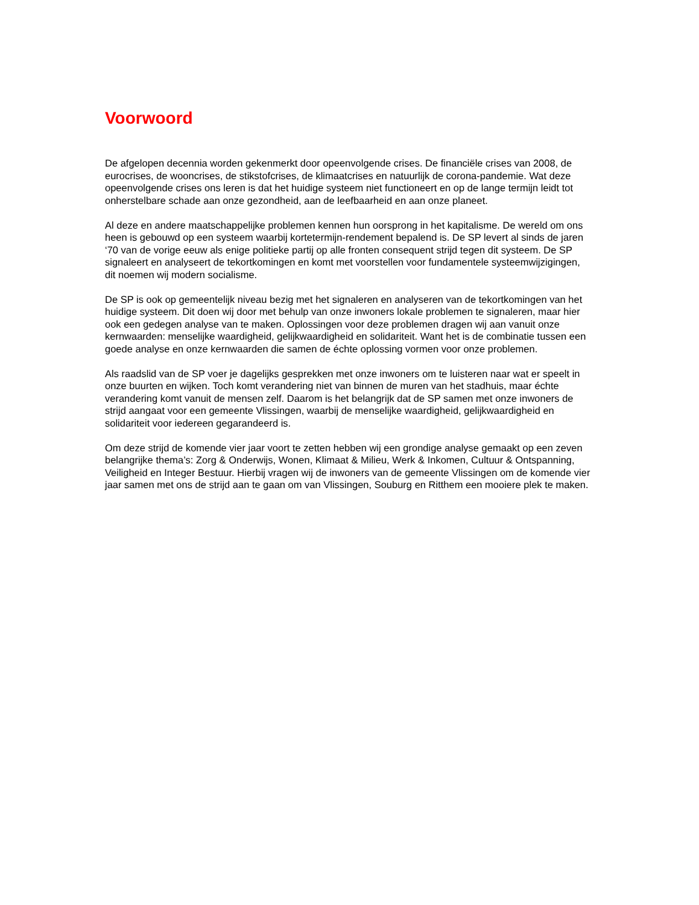Voorwoord
De afgelopen decennia worden gekenmerkt door opeenvolgende crises. De financiële crises van 2008, de eurocrises, de wooncrises, de stikstofcrises, de klimaatcrises en natuurlijk de corona-pandemie. Wat deze opeenvolgende crises ons leren is dat het huidige systeem niet functioneert en op de lange termijn leidt tot onherstelbare schade aan onze gezondheid, aan de leefbaarheid en aan onze planeet.
Al deze en andere maatschappelijke problemen kennen hun oorsprong in het kapitalisme. De wereld om ons heen is gebouwd op een systeem waarbij kortetermijn-rendement bepalend is. De SP levert al sinds de jaren ‘70 van de vorige eeuw als enige politieke partij op alle fronten consequent strijd tegen dit systeem. De SP signaleert en analyseert de tekortkomingen en komt met voorstellen voor fundamentele systeemwijzigingen, dit noemen wij modern socialisme.
De SP is ook op gemeentelijk niveau bezig met het signaleren en analyseren van de tekortkomingen van het huidige systeem. Dit doen wij door met behulp van onze inwoners lokale problemen te signaleren, maar hier ook een gedegen analyse van te maken. Oplossingen voor deze problemen dragen wij aan vanuit onze kernwaarden: menselijke waardigheid, gelijkwaardigheid en solidariteit. Want het is de combinatie tussen een goede analyse en onze kernwaarden die samen de échte oplossing vormen voor onze problemen.
Als raadslid van de SP voer je dagelijks gesprekken met onze inwoners om te luisteren naar wat er speelt in onze buurten en wijken. Toch komt verandering niet van binnen de muren van het stadhuis, maar échte verandering komt vanuit de mensen zelf. Daarom is het belangrijk dat de SP samen met onze inwoners de strijd aangaat voor een gemeente Vlissingen, waarbij de menselijke waardigheid, gelijkwaardigheid en solidariteit voor iedereen gegarandeerd is.
Om deze strijd de komende vier jaar voort te zetten hebben wij een grondige analyse gemaakt op een zeven belangrijke thema’s: Zorg & Onderwijs, Wonen, Klimaat & Milieu, Werk & Inkomen, Cultuur & Ontspanning, Veiligheid en Integer Bestuur. Hierbij vragen wij de inwoners van de gemeente Vlissingen om de komende vier jaar samen met ons de strijd aan te gaan om van Vlissingen, Souburg en Ritthem een mooiere plek te maken.